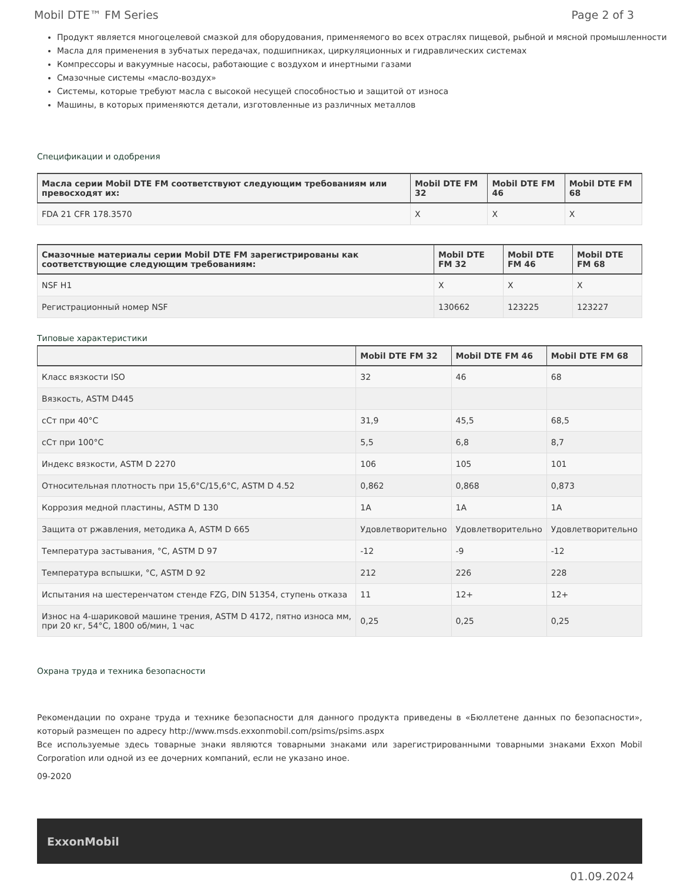Mobil DTE™ FM Series Page 2 of 3
Продукт является многоцелевой смазкой для оборудования, применяемого во всех отраслях пищевой, рыбной и мясной промышленности
Масла для применения в зубчатых передачах, подшипниках, циркуляционных и гидравлических системах
Компрессоры и вакуумные насосы, работающие с воздухом и инертными газами
Смазочные системы «масло-воздух»
Системы, которые требуют масла с высокой несущей способностью и защитой от износа
Машины, в которых применяются детали, изготовленные из различных металлов
Спецификации и одобрения
| Масла серии Mobil DTE FM соответствуют следующим требованиям или превосходят их: | Mobil DTE FM 32 | Mobil DTE FM 46 | Mobil DTE FM 68 |
| --- | --- | --- | --- |
| FDA 21 CFR 178.3570 | X | X | X |
| Смазочные материалы серии Mobil DTE FM зарегистрированы как соответствующие следующим требованиям: | Mobil DTE FM 32 | Mobil DTE FM 46 | Mobil DTE FM 68 |
| --- | --- | --- | --- |
| NSF H1 | X | X | X |
| Регистрационный номер NSF | 130662 | 123225 | 123227 |
Типовые характеристики
| | Mobil DTE FM 32 | Mobil DTE FM 46 | Mobil DTE FM 68 |
| --- | --- | --- | --- |
| Класс вязкости ISO | 32 | 46 | 68 |
| Вязкость, ASTM D445 | | | |
| сСт при 40°C | 31,9 | 45,5 | 68,5 |
| сСт при 100°C | 5,5 | 6,8 | 8,7 |
| Индекс вязкости, ASTM D 2270 | 106 | 105 | 101 |
| Относительная плотность при 15,6°C/15,6°C, ASTM D 4.52 | 0,862 | 0,868 | 0,873 |
| Коррозия медной пластины, ASTM D 130 | 1A | 1A | 1A |
| Защита от ржавления, методика A, ASTM D 665 | Удовлетворительно | Удовлетворительно | Удовлетворительно |
| Температура застывания, °C, ASTM D 97 | -12 | -9 | -12 |
| Температура вспышки, °C, ASTM D 92 | 212 | 226 | 228 |
| Испытания на шестеренчатом стенде FZG, DIN 51354, ступень отказа | 11 | 12+ | 12+ |
| Износ на 4-шариковой машине трения, ASTM D 4172, пятно износа мм, при 20 кг, 54°C, 1800 об/мин, 1 час | 0,25 | 0,25 | 0,25 |
Охрана труда и техника безопасности
Рекомендации по охране труда и технике безопасности для данного продукта приведены в «Бюллетене данных по безопасности», который размещен по адресу http://www.msds.exxonmobil.com/psims/psims.aspx
Все используемые здесь товарные знаки являются товарными знаками или зарегистрированными товарными знаками Exxon Mobil Corporation или одной из ее дочерних компаний, если не указано иное.
09-2020
ExxonMobil
01.09.2024